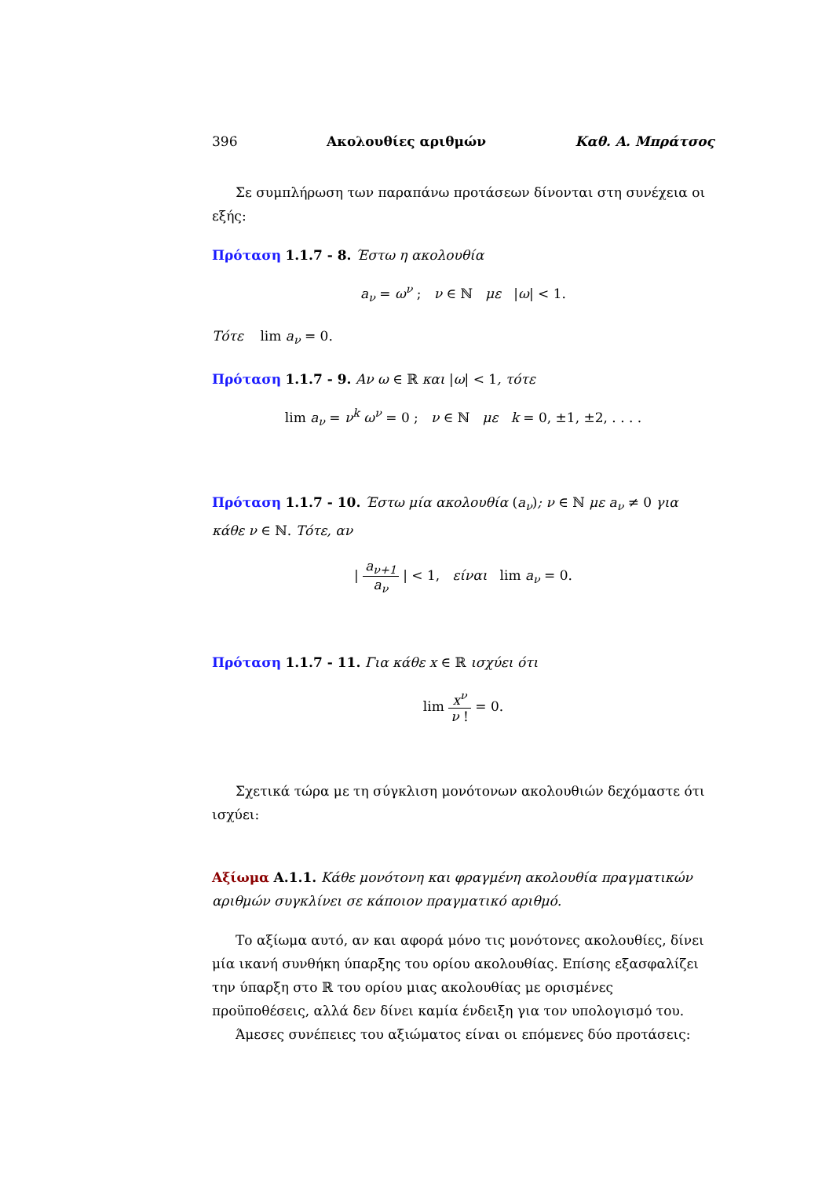396 Ακολουθίες αριθμών Καθ. Α. Μπράτσος
Σε συμπλήρωση των παραπάνω προτάσεων δίνονται στη συνέχεια οι εξής:
Πρόταση 1.1.7 - 8. Έστω η ακολουθία
a<sub>ν</sub> = ω<sup>ν</sup> ; ν ∈ ℕ με |ω| < 1.
Τότε lim a<sub>ν</sub> = 0.
Πρόταση 1.1.7 - 9. Αν ω ∈ ℝ και |ω| < 1, τότε
lim a<sub>ν</sub> = ν<sup>k</sup> ω<sup>ν</sup> = 0 ; ν ∈ ℕ με k = 0, ±1, ±2, . . . .
Πρόταση 1.1.7 - 10. Έστω μία ακολουθία (a<sub>ν</sub>); ν ∈ ℕ με a<sub>ν</sub> ≠ 0 για κάθε ν ∈ ℕ. Τότε, αν
| a<sub>ν+1</sub> a<sub>ν</sub> | < 1, είναι lim a<sub>ν</sub> = 0.
Πρόταση 1.1.7 - 11. Για κάθε x ∈ ℝ ισχύει ότι
lim x<sup>ν</sup> ν ! = 0.
Σχετικά τώρα με τη σύγκλιση μονότονων ακολουθιών δεχόμαστε ότι ισχύει:
Αξίωμα Α.1.1. Κάθε μονότονη και φραγμένη ακολουθία πραγματικών αριθμών συγκλίνει σε κάποιον πραγματικό αριθμό.
Το αξίωμα αυτό, αν και αφορά μόνο τις μονότονες ακολουθίες, δίνει μία ικανή συνθήκη ύπαρξης του ορίου ακολουθίας. Επίσης εξασφαλίζει την ύπαρξη στο ℝ του ορίου μιας ακολουθίας με ορισμένες προϋποθέσεις, αλλά δεν δίνει καμία ένδειξη για τον υπολογισμό του.
Άμεσες συνέπειες του αξιώματος είναι οι επόμενες δύο προτάσεις: